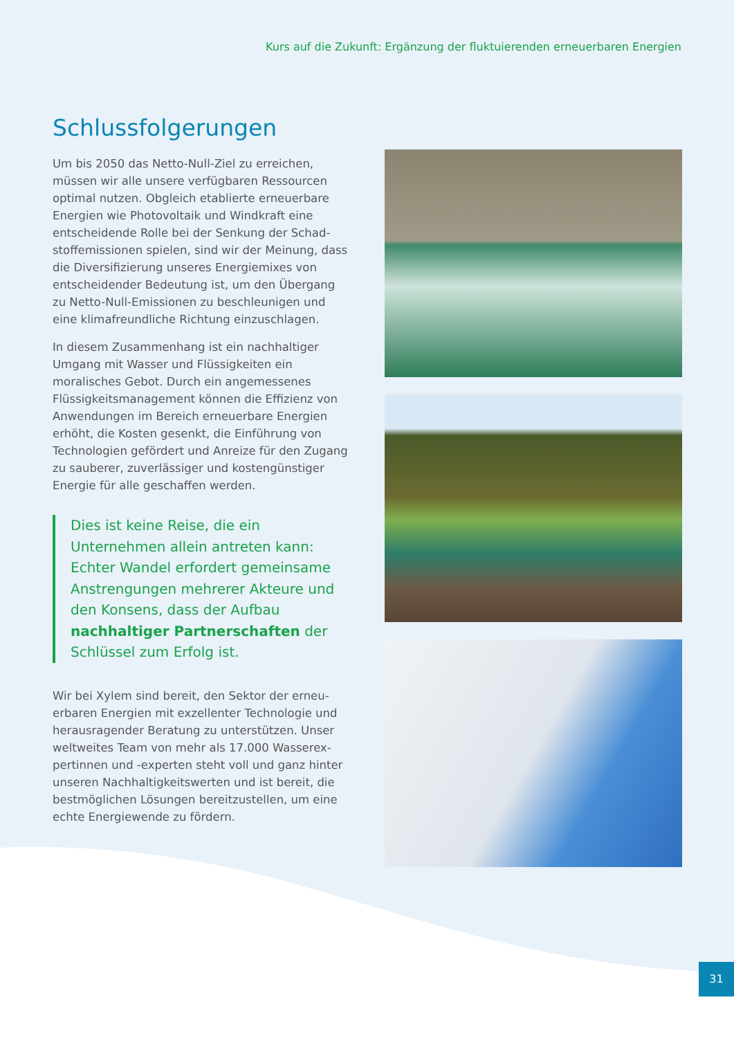Kurs auf die Zukunft: Ergänzung der fluktuierenden erneuerbaren Energien
Schlussfolgerungen
Um bis 2050 das Netto-Null-Ziel zu erreichen, müssen wir alle unsere verfügbaren Ressourcen optimal nutzen. Obgleich etablierte erneuerbare Energien wie Photovoltaik und Windkraft eine entscheidende Rolle bei der Senkung der Schad­stoffemissionen spielen, sind wir der Meinung, dass die Diversifizierung unseres Energiemixes von entscheidender Bedeutung ist, um den Übergang zu Netto-Null-Emissionen zu beschleunigen und eine klimafreundliche Richtung einzuschlagen.
In diesem Zusammenhang ist ein nachhaltiger Umgang mit Wasser und Flüssigkeiten ein moralisches Gebot. Durch ein angemessenes Flüssigkeitsmanagement können die Effizienz von Anwendungen im Bereich erneuerbare Energien erhöht, die Kosten gesenkt, die Einführung von Tech­nologien gefördert und Anreize für den Zugang zu sauberer, zuverlässiger und kostengünstiger Energie für alle geschaffen werden.
Dies ist keine Reise, die ein Unternehmen allein antreten kann: Echter Wandel erfordert gemeinsame Anstrengungen mehrerer Akteure und den Konsens, dass der Aufbau nachhaltiger Partnerschaften der Schlüssel zum Erfolg ist.
Wir bei Xylem sind bereit, den Sektor der erneu­erbaren Energien mit exzellenter Technologie und herausragender Beratung zu unterstützen. Unser weltweites Team von mehr als 17.000 Wasserex­pertinnen und -experten steht voll und ganz hinter unseren Nachhaltigkeitswerten und ist bereit, die bestmöglichen Lösungen bereitzustellen, um eine echte Energiewende zu fördern.
31